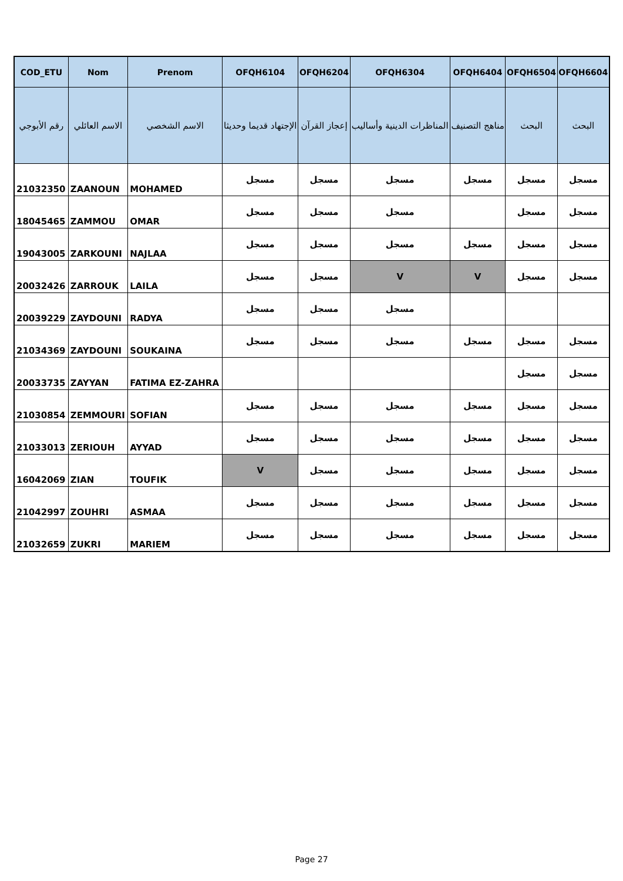| COD_ETU | Nom | Prenom | OFQH6104 | OFQH6204 | OFQH6304 | OFQH6404 | OFQH6504 | OFQH6604 |
| --- | --- | --- | --- | --- | --- | --- | --- | --- |
| رقم الأبوجي | الاسم العائلي | الاسم الشخصي | الإجتهاد قديما وحديثا | إعجاز القرآن | المناظرات الدينية وأساليب | مناهج التصنيف | البحث | البحث |
| 21032350 | ZAANOUN | MOHAMED | مسجل | مسجل | مسجل | مسجل | مسجل | مسجل |
| 18045465 | ZAMMOU | OMAR | مسجل | مسجل | مسجل | | مسجل | مسجل |
| 19043005 | ZARKOUNI | NAJLAA | مسجل | مسجل | مسجل | مسجل | مسجل | مسجل |
| 20032426 | ZARROUK | LAILA | مسجل | مسجل | V | V | مسجل | مسجل |
| 20039229 | ZAYDOUNI | RADYA | مسجل | مسجل | مسجل | | | |
| 21034369 | ZAYDOUNI | SOUKAINA | مسجل | مسجل | مسجل | مسجل | مسجل | مسجل |
| 20033735 | ZAYYAN | FATIMA EZ-ZAHRA | | | | | مسجل | مسجل |
| 21030854 | ZEMMOURI | SOFIAN | مسجل | مسجل | مسجل | مسجل | مسجل | مسجل |
| 21033013 | ZERIOUH | AYYAD | مسجل | مسجل | مسجل | مسجل | مسجل | مسجل |
| 16042069 | ZIAN | TOUFIK | V | مسجل | مسجل | مسجل | مسجل | مسجل |
| 21042997 | ZOUHRI | ASMAA | مسجل | مسجل | مسجل | مسجل | مسجل | مسجل |
| 21032659 | ZUKRI | MARIEM | مسجل | مسجل | مسجل | مسجل | مسجل | مسجل |
Page 27